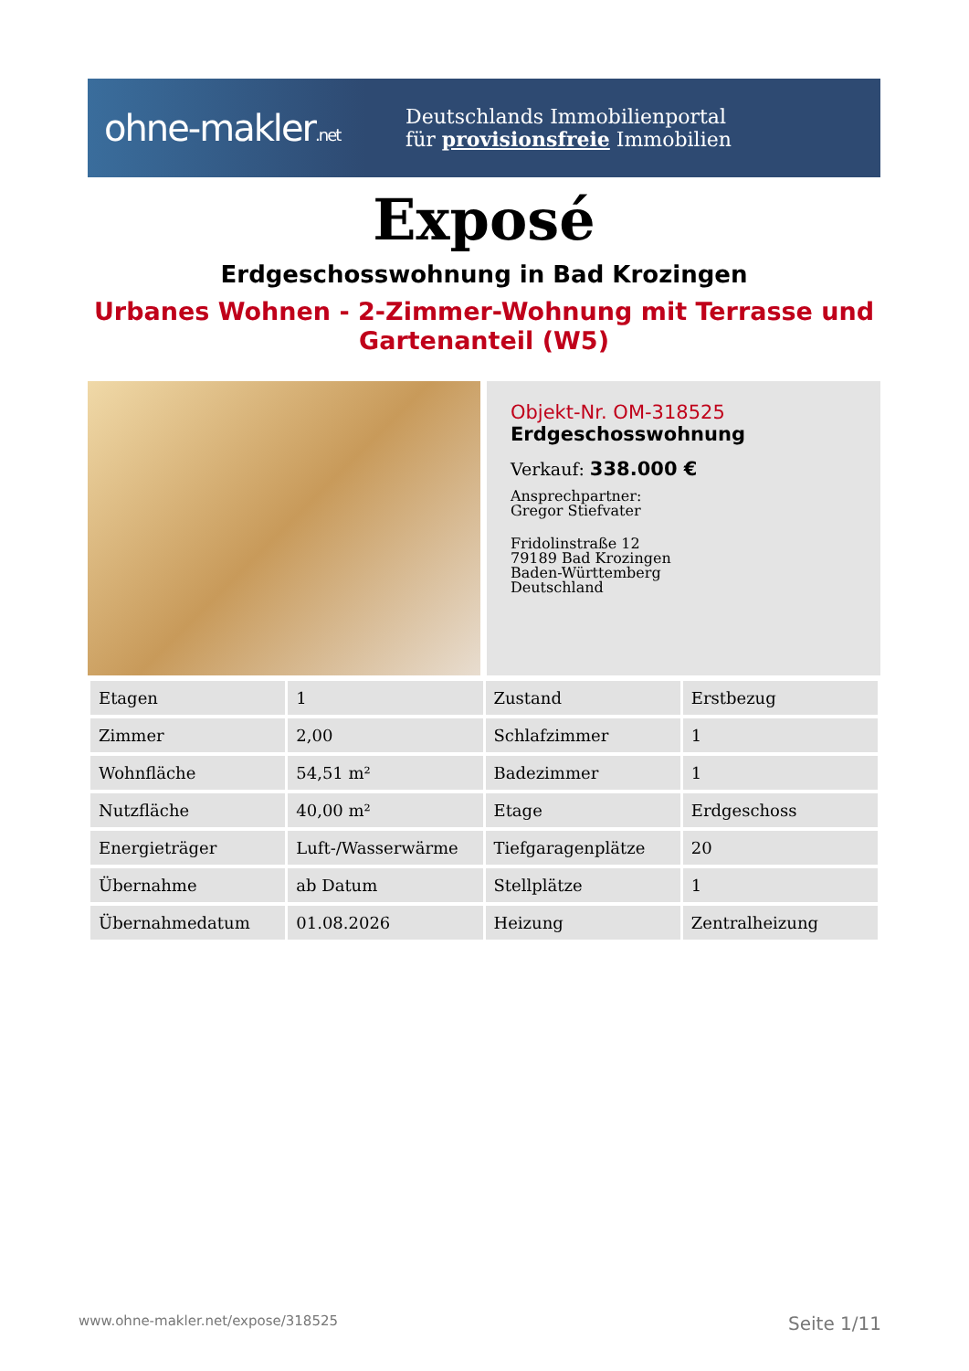ohne-makler.net
Deutschlands Immobilienportal
für provisionsfreie Immobilien
Exposé
Erdgeschosswohnung in Bad Krozingen
Urbanes Wohnen - 2-Zimmer-Wohnung mit Terrasse und Gartenanteil (W5)
Objekt-Nr. OM-318525
Erdgeschosswohnung
Verkauf: 338.000 €
Ansprechpartner:
Gregor Stiefvater
Fridolinstraße 12
79189 Bad Krozingen
Baden-Württemberg
Deutschland
| Etagen | 1 | Zustand | Erstbezug |
| Zimmer | 2,00 | Schlafzimmer | 1 |
| Wohnfläche | 54,51 m² | Badezimmer | 1 |
| Nutzfläche | 40,00 m² | Etage | Erdgeschoss |
| Energieträger | Luft-/Wasserwärme | Tiefgaragenplätze | 20 |
| Übernahme | ab Datum | Stellplätze | 1 |
| Übernahmedatum | 01.08.2026 | Heizung | Zentralheizung |
www.ohne-makler.net/expose/318525 Seite 1/11